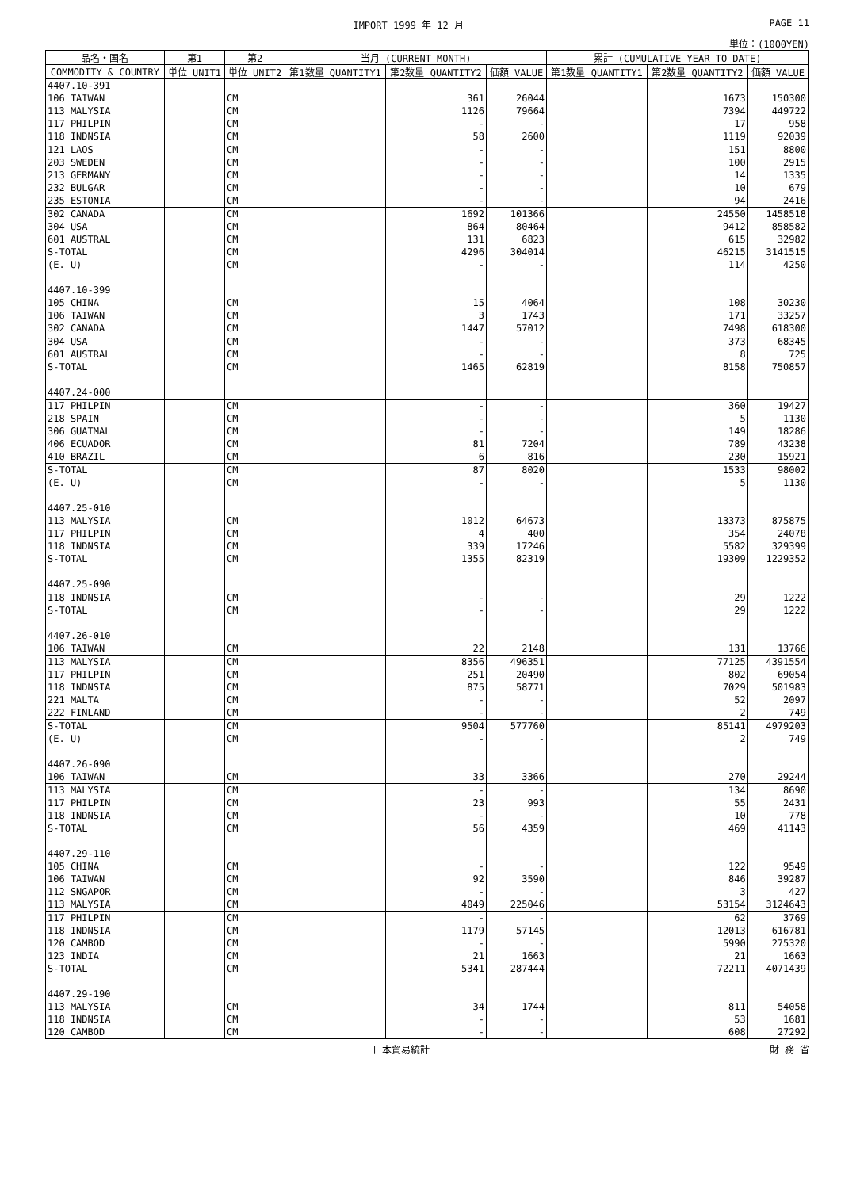IMPORT 1999 年 12 月 PAGE 11
単位：(1000YEN)
| 品名・国名 | 第1 | 第2 | 当月 (CURRENT MONTH) | | | 累計 (CUMULATIVE YEAR TO DATE) | | |
| --- | --- | --- | --- | --- | --- | --- | --- | --- |
| COMMODITY & COUNTRY | 単位 UNIT1 | 単位 UNIT2 | 第1数量 QUANTITY1 | 第2数量 QUANTITY2 | 価額 VALUE | 第1数量 QUANTITY1 | 第2数量 QUANTITY2 | 価額 VALUE |
| 4407.10-391 | | | | | | | | |
| 106 TAIWAN | | CM | | 361 | 26044 | | 1673 | 150300 |
| 113 MALYSIA | | CM | | 1126 | 79664 | | 7394 | 449722 |
| 117 PHILPIN | | CM | | - | - | | 17 | 958 |
| 118 INDNSIA | | CM | | 58 | 2600 | | 1119 | 92039 |
| 121 LAOS | | CM | | - | - | | 151 | 8800 |
| 203 SWEDEN | | CM | | - | - | | 100 | 2915 |
| 213 GERMANY | | CM | | - | - | | 14 | 1335 |
| 232 BULGAR | | CM | | - | - | | 10 | 679 |
| 235 ESTONIA | | CM | | - | - | | 94 | 2416 |
| 302 CANADA | | CM | | 1692 | 101366 | | 24550 | 1458518 |
| 304 USA | | CM | | 864 | 80464 | | 9412 | 858582 |
| 601 AUSTRAL | | CM | | 131 | 6823 | | 615 | 32982 |
| S-TOTAL | | CM | | 4296 | 304014 | | 46215 | 3141515 |
| (E. U) | | CM | | - | - | | 114 | 4250 |
| 4407.10-399 | | | | | | | | |
| 105 CHINA | | CM | | 15 | 4064 | | 108 | 30230 |
| 106 TAIWAN | | CM | | 3 | 1743 | | 171 | 33257 |
| 302 CANADA | | CM | | 1447 | 57012 | | 7498 | 618300 |
| 304 USA | | CM | | - | - | | 373 | 68345 |
| 601 AUSTRAL | | CM | | - | - | | 8 | 725 |
| S-TOTAL | | CM | | 1465 | 62819 | | 8158 | 750857 |
| 4407.24-000 | | | | | | | | |
| 117 PHILPIN | | CM | | - | - | | 360 | 19427 |
| 218 SPAIN | | CM | | - | - | | 5 | 1130 |
| 306 GUATMAL | | CM | | - | - | | 149 | 18286 |
| 406 ECUADOR | | CM | | 81 | 7204 | | 789 | 43238 |
| 410 BRAZIL | | CM | | 6 | 816 | | 230 | 15921 |
| S-TOTAL | | CM | | 87 | 8020 | | 1533 | 98002 |
| (E. U) | | CM | | - | - | | 5 | 1130 |
| 4407.25-010 | | | | | | | | |
| 113 MALYSIA | | CM | | 1012 | 64673 | | 13373 | 875875 |
| 117 PHILPIN | | CM | | 4 | 400 | | 354 | 24078 |
| 118 INDNSIA | | CM | | 339 | 17246 | | 5582 | 329399 |
| S-TOTAL | | CM | | 1355 | 82319 | | 19309 | 1229352 |
| 4407.25-090 | | | | | | | | |
| 118 INDNSIA | | CM | | - | - | | 29 | 1222 |
| S-TOTAL | | CM | | - | - | | 29 | 1222 |
| 4407.26-010 | | | | | | | | |
| 106 TAIWAN | | CM | | 22 | 2148 | | 131 | 13766 |
| 113 MALYSIA | | CM | | 8356 | 496351 | | 77125 | 4391554 |
| 117 PHILPIN | | CM | | 251 | 20490 | | 802 | 69054 |
| 118 INDNSIA | | CM | | 875 | 58771 | | 7029 | 501983 |
| 221 MALTA | | CM | | - | - | | 52 | 2097 |
| 222 FINLAND | | CM | | - | - | | 2 | 749 |
| S-TOTAL | | CM | | 9504 | 577760 | | 85141 | 4979203 |
| (E. U) | | CM | | - | - | | 2 | 749 |
| 4407.26-090 | | | | | | | | |
| 106 TAIWAN | | CM | | 33 | 3366 | | 270 | 29244 |
| 113 MALYSIA | | CM | | - | - | | 134 | 8690 |
| 117 PHILPIN | | CM | | 23 | 993 | | 55 | 2431 |
| 118 INDNSIA | | CM | | - | - | | 10 | 778 |
| S-TOTAL | | CM | | 56 | 4359 | | 469 | 41143 |
| 4407.29-110 | | | | | | | | |
| 105 CHINA | | CM | | - | - | | 122 | 9549 |
| 106 TAIWAN | | CM | | 92 | 3590 | | 846 | 39287 |
| 112 SNGAPOR | | CM | | - | - | | 3 | 427 |
| 113 MALYSIA | | CM | | 4049 | 225046 | | 53154 | 3124643 |
| 117 PHILPIN | | CM | | - | - | | 62 | 3769 |
| 118 INDNSIA | | CM | | 1179 | 57145 | | 12013 | 616781 |
| 120 CAMBOD | | CM | | - | - | | 5990 | 275320 |
| 123 INDIA | | CM | | 21 | 1663 | | 21 | 1663 |
| S-TOTAL | | CM | | 5341 | 287444 | | 72211 | 4071439 |
| 4407.29-190 | | | | | | | | |
| 113 MALYSIA | | CM | | 34 | 1744 | | 811 | 54058 |
| 118 INDNSIA | | CM | | - | - | | 53 | 1681 |
| 120 CAMBOD | | CM | | - | - | | 608 | 27292 |
日本貿易統計 財 務 省